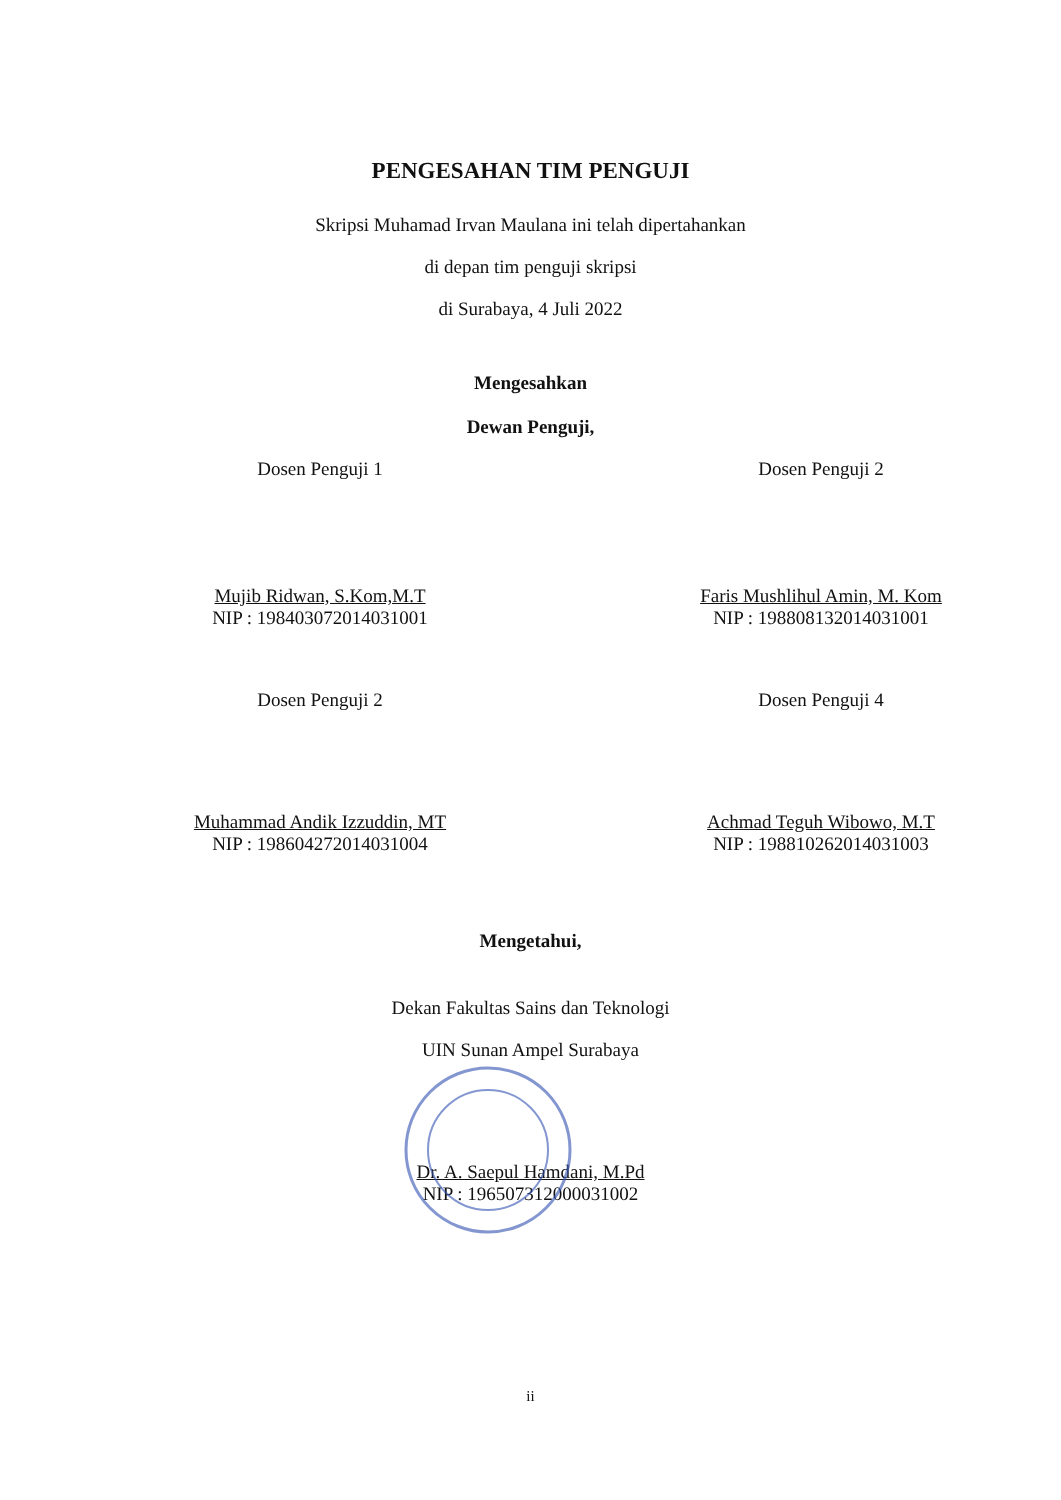PENGESAHAN TIM PENGUJI
Skripsi Muhamad Irvan Maulana ini telah dipertahankan
di depan tim penguji skripsi
di Surabaya, 4 Juli 2022
Mengesahkan
Dewan Penguji,
Dosen Penguji 1
Mujib Ridwan, S.Kom,M.T
NIP : 198403072014031001
Dosen Penguji 2
Faris Mushlihul Amin, M. Kom
NIP : 198808132014031001
Dosen Penguji 2
Muhammad Andik Izzuddin, MT
NIP : 198604272014031004
Dosen Penguji 4
Achmad Teguh Wibowo, M.T
NIP : 198810262014031003
Mengetahui,
Dekan Fakultas Sains dan Teknologi
UIN Sunan Ampel Surabaya
Dr. A. Saepul Hamdani, M.Pd
NIP : 196507312000031002
ii